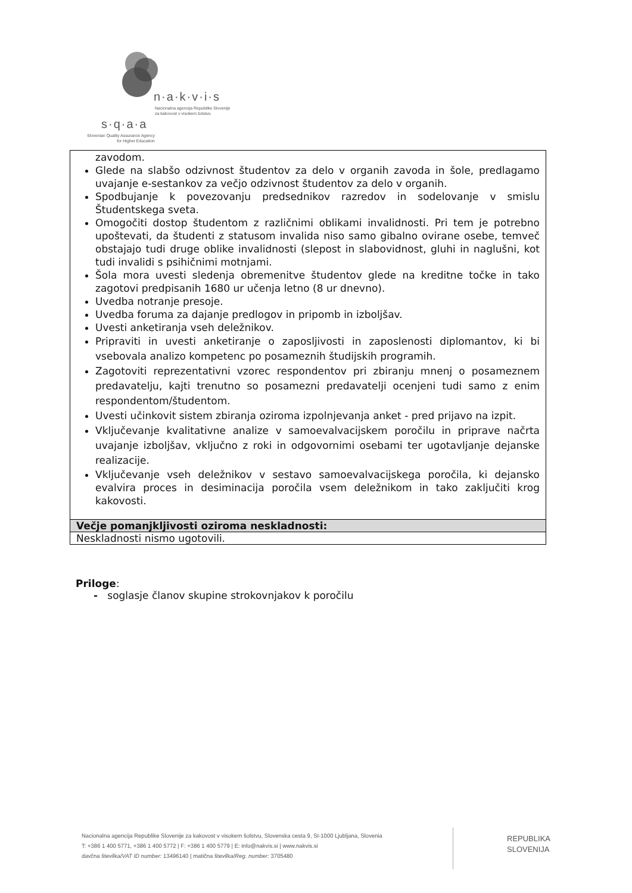n·a·k·v·i·s
Nacionalna agencija Republike Slovenije
za kakovost v visokem šolstvu
s·q·a·a
Slovenian Quality Assurance Agency
for Higher Education
| zavodom. Glede na slabšo odzivnost študentov za delo v organih zavoda in šole, predlagamo uvajanje e-sestankov za večjo odzivnost študentov za delo v organih. Spodbujanje k povezovanju predsednikov razredov in sodelovanje v smislu Študentskega sveta. Omogočiti dostop študentom z različnimi oblikami invalidnosti. Pri tem je potrebno upoštevati, da študenti z statusom invalida niso samo gibalno ovirane osebe, temveč obstajajo tudi druge oblike invalidnosti (slepost in slabovidnost, gluhi in naglušni, kot tudi invalidi s psihičnimi motnjami. Šola mora uvesti sledenja obremenitve študentov glede na kreditne točke in tako zagotovi predpisanih 1680 ur učenja letno (8 ur dnevno). Uvedba notranje presoje. Uvedba foruma za dajanje predlogov in pripomb in izboljšav. Uvesti anketiranja vseh deležnikov. Pripraviti in uvesti anketiranje o zaposljivosti in zaposlenosti diplomantov, ki bi vsebovala analizo kompetenc po posameznih študijskih programih. Zagotoviti reprezentativni vzorec respondentov pri zbiranju mnenj o posameznem predavatelju, kajti trenutno so posamezni predavatelji ocenjeni tudi samo z enim respondentom/študentom. Uvesti učinkovit sistem zbiranja oziroma izpolnjevanja anket - pred prijavo na izpit. Vključevanje kvalitativne analize v samoevalvacijskem poročilu in priprave načrta uvajanje izboljšav, vključno z roki in odgovornimi osebami ter ugotavljanje dejanske realizacije. Vključevanje vseh deležnikov v sestavo samoevalvacijskega poročila, ki dejansko evalvira proces in desiminacija poročila vsem deležnikom in tako zaključiti krog kakovosti. |
| Večje pomanjkljivosti oziroma neskladnosti: |
| Neskladnosti nismo ugotovili. |
Priloge:
- soglasje članov skupine strokovnjakov k poročilu
Nacionalna agencija Republike Slovenije za kakovost v visokem šolstvu, Slovenska cesta 9, SI-1000 Ljubljana, Slovenia
T: +386 1 400 5771, +386 1 400 5772 | F: +386 1 400 5779 | E: info@nakvis.si | www.nakvis.si
davčna številka/VAT ID number: 13496140 | matična številka/Reg. number: 3705480
REPUBLIKA
SLOVENIJA